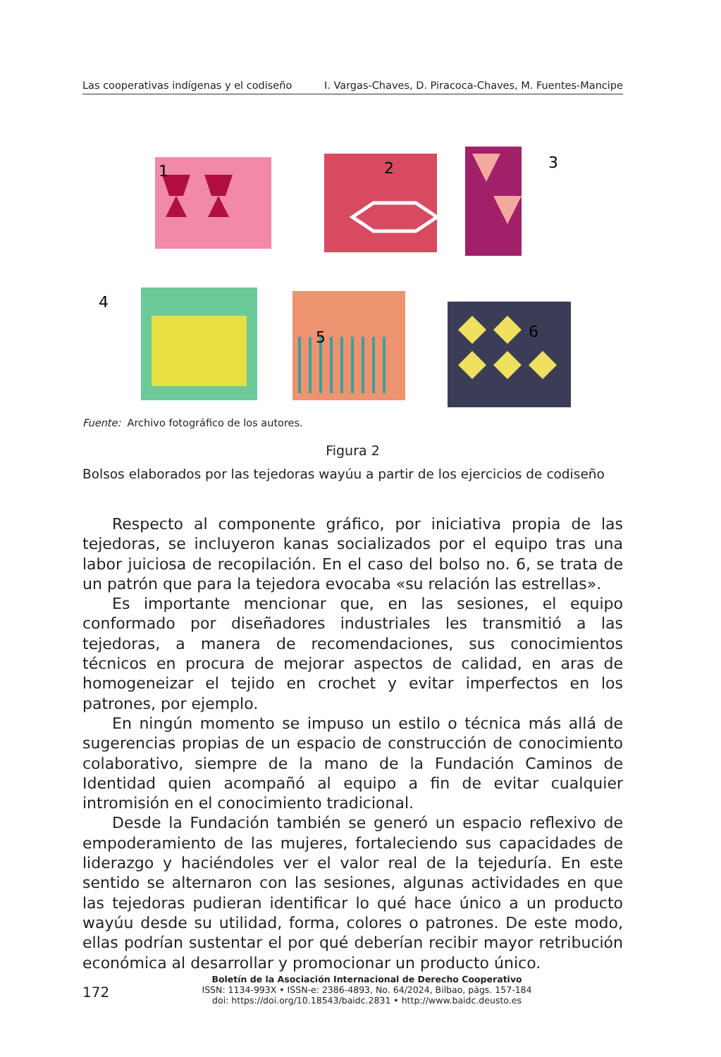Las cooperativas indígenas y el codiseño I. Vargas-Chaves, D. Piracoca-Chaves, M. Fuentes-Mancipe
1
2
3
4
5
6
Fuente: Archivo fotográfico de los autores.
Figura 2
Bolsos elaborados por las tejedoras wayúu a partir de los ejercicios de codiseño
Respecto al componente gráfico, por iniciativa propia de las tejedoras, se incluyeron kanas socializados por el equipo tras una labor juiciosa de recopilación. En el caso del bolso no. 6, se trata de un patrón que para la tejedora evocaba «su relación las estrellas».
Es importante mencionar que, en las sesiones, el equipo conformado por diseñadores industriales les transmitió a las tejedoras, a manera de recomendaciones, sus conocimientos técnicos en procura de mejorar aspectos de calidad, en aras de homogeneizar el tejido en crochet y evitar imperfectos en los patrones, por ejemplo.
En ningún momento se impuso un estilo o técnica más allá de sugerencias propias de un espacio de construcción de conocimiento colaborativo, siempre de la mano de la Fundación Caminos de Identidad quien acompañó al equipo a fin de evitar cualquier intromisión en el conocimiento tradicional.
Desde la Fundación también se generó un espacio reflexivo de empoderamiento de las mujeres, fortaleciendo sus capacidades de liderazgo y haciéndoles ver el valor real de la tejeduría. En este sentido se alternaron con las sesiones, algunas actividades en que las tejedoras pudieran identificar lo qué hace único a un producto wayúu desde su utilidad, forma, colores o patrones. De este modo, ellas podrían sustentar el por qué deberían recibir mayor retribución económica al desarrollar y promocionar un producto único.
172
Boletín de la Asociación Internacional de Derecho Cooperativo
ISSN: 1134-993X • ISSN-e: 2386-4893, No. 64/2024, Bilbao, págs. 157-184
doi: https://doi.org/10.18543/baidc.2831 • http://www.baidc.deusto.es